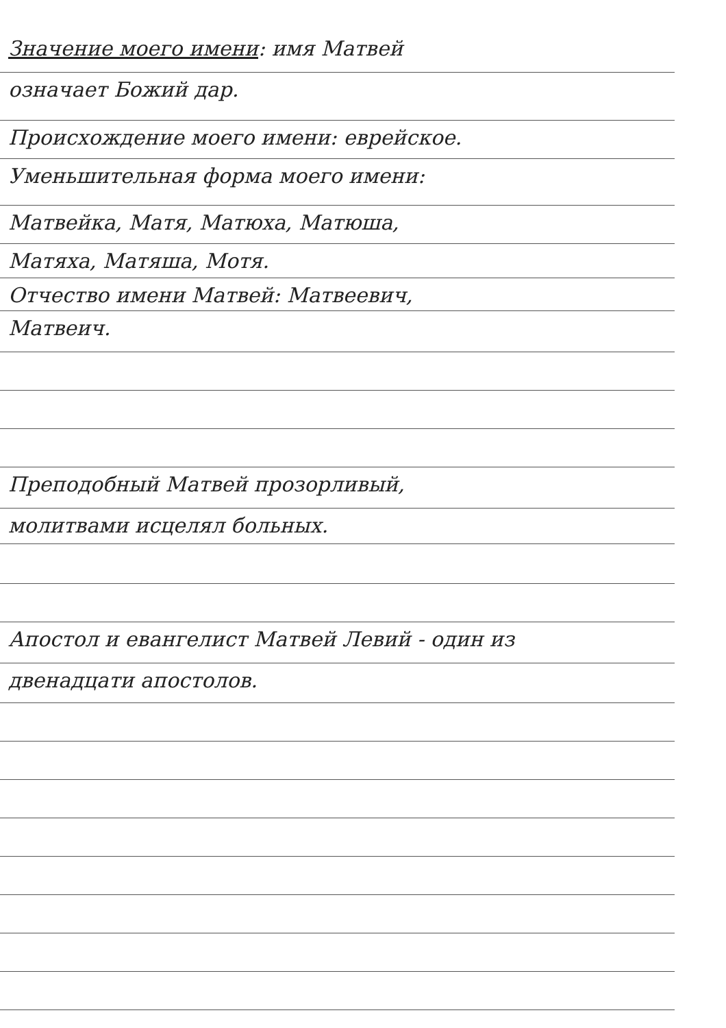Значение моего имени: имя Матвей
означает Божий дар.
Происхождение моего имени: еврейское.
Уменьшительная форма моего имени:
Матвейка, Матя, Матюха, Матюша,
Матяха, Матяша, Мотя.
Отчество имени Матвей: Матвеевич,
Матвеич.
Преподобный Матвей прозорливый,
молитвами исцелял больных.
Апостол и евангелист Матвей Левий - один из
двенадцати апостолов.